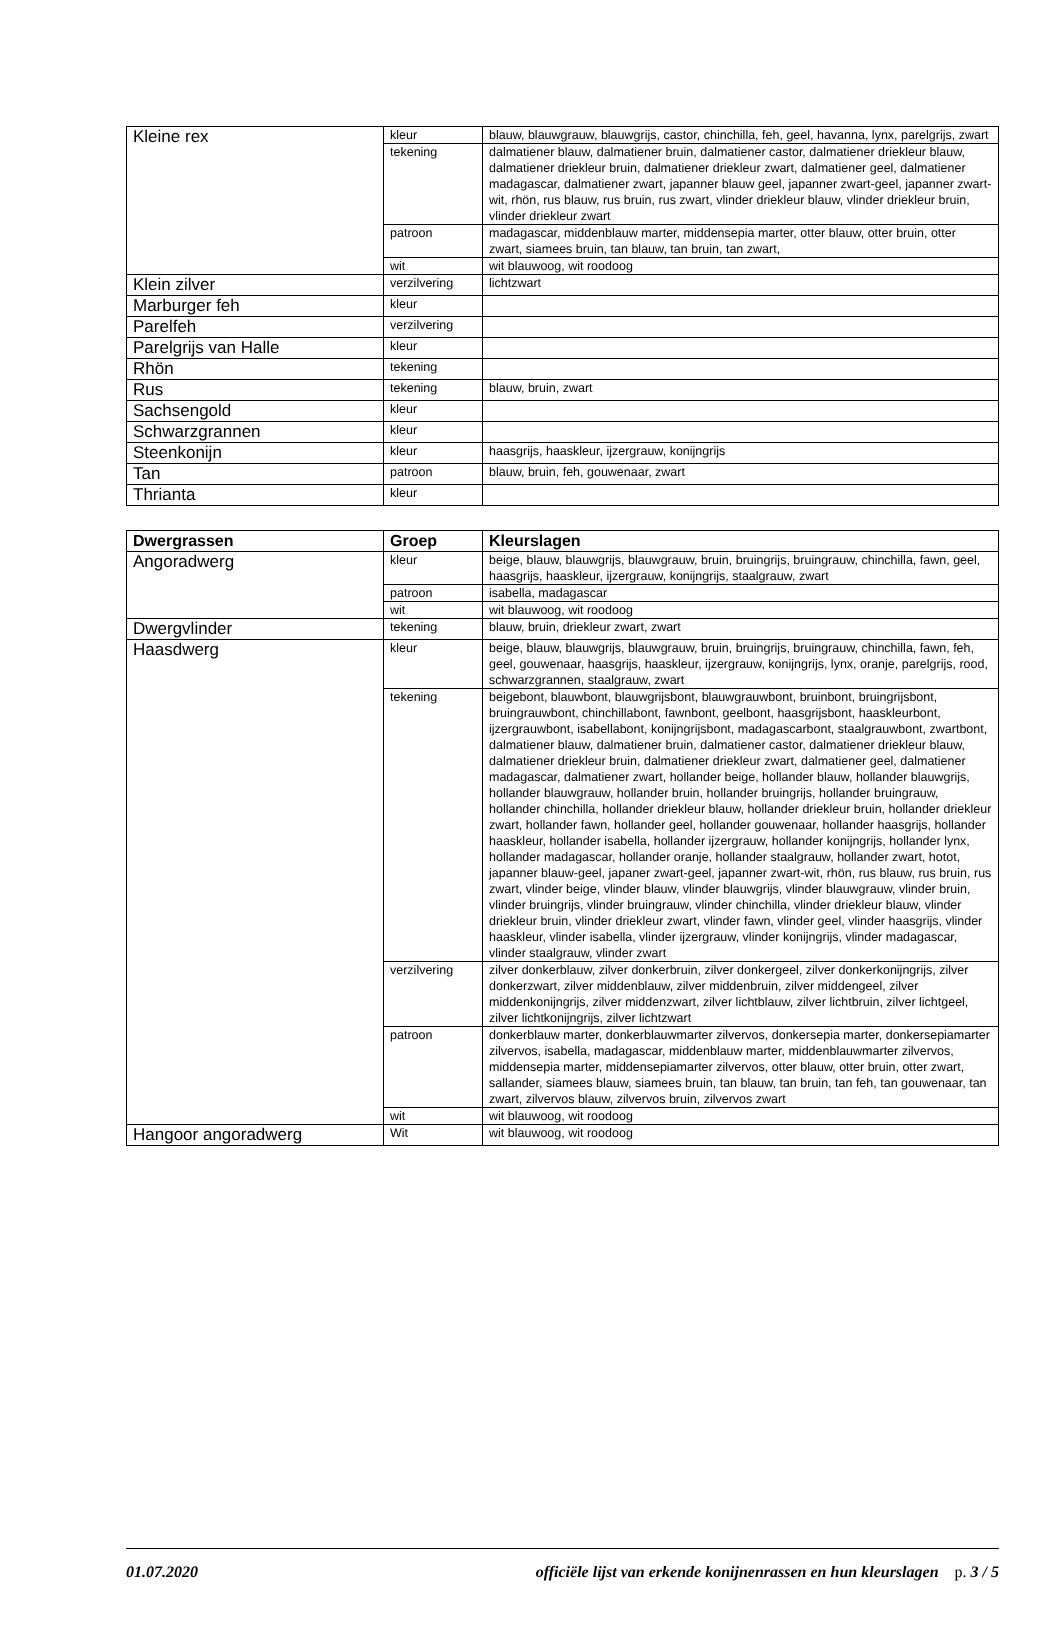| Kleine rex | kleur | blauw, blauwgrauw, blauwgrijs, castor, chinchilla, feh, geel, havanna, lynx, parelgrijs, zwart |
| | tekening | dalmatiener blauw, dalmatiener bruin, dalmatiener castor, dalmatiener driekleur blauw, dalmatiener driekleur bruin, dalmatiener driekleur zwart, dalmatiener geel, dalmatiener madagascar, dalmatiener zwart, japanner blauw geel, japanner zwart-geel, japanner zwart-wit, rhön, rus blauw, rus bruin, rus zwart, vlinder driekleur blauw, vlinder driekleur bruin, vlinder driekleur zwart |
| | patroon | madagascar, middenblauw marter, middensepia marter, otter blauw, otter bruin, otter zwart, siamees bruin, tan blauw, tan bruin, tan zwart, |
| | wit | wit blauwoog, wit roodoog |
| Klein zilver | verzilvering | lichtzwart |
| Marburger feh | kleur | |
| Parelfeh | verzilvering | |
| Parelgrijs van Halle | kleur | |
| Rhön | tekening | |
| Rus | tekening | blauw, bruin, zwart |
| Sachsengold | kleur | |
| Schwarzgrannen | kleur | |
| Steenkonijn | kleur | haasgrijs, haaskleur, ijzergrauw, konijngrijs |
| Tan | patroon | blauw, bruin, feh, gouwenaar, zwart |
| Thrianta | kleur | |
| Dwergrassen | Groep | Kleurslagen |
| --- | --- | --- |
| Angoradwerg | kleur | beige, blauw, blauwgrijs, blauwgrauw, bruin, bruingrijs, bruingrauw, chinchilla, fawn, geel, haasgrijs, haaskleur, ijzergrauw, konijngrijs, staalgrauw, zwart |
| | patroon | isabella, madagascar |
| | wit | wit blauwoog, wit roodoog |
| Dwergvlinder | tekening | blauw, bruin, driekleur zwart, zwart |
| Haasdwerg | kleur | beige, blauw, blauwgrijs, blauwgrauw, bruin, bruingrijs, bruingrauw, chinchilla, fawn, feh, geel, gouwenaar, haasgrijs, haaskleur, ijzergrauw, konijngrijs, lynx, oranje, parelgrijs, rood, schwarzgrannen, staalgrauw, zwart |
| | tekening | beigebont, blauwbont, blauwgrijsbont, blauwgrauwbont, bruinbont, bruingrijsbont, bruingrauwbont, chinchillabont, fawnbont, geelbont, haasgrijsbont, haaskleurbont, ijzergrauwbont, isabellabont, konijngrijsbont, madagascarbont, staalgrauwbont, zwartbont, dalmatiener blauw, dalmatiener bruin, dalmatiener castor, dalmatiener driekleur blauw, dalmatiener driekleur bruin, dalmatiener driekleur zwart, dalmatiener geel, dalmatiener madagascar, dalmatiener zwart, hollander beige, hollander blauw, hollander blauwgrijs, hollander blauwgrauw, hollander bruin, hollander bruingrijs, hollander bruingrauw, hollander chinchilla, hollander driekleur blauw, hollander driekleur bruin, hollander driekleur zwart, hollander fawn, hollander geel, hollander gouwenaar, hollander haasgrijs, hollander haaskleur, hollander isabella, hollander ijzergrauw, hollander konijngrijs, hollander lynx, hollander madagascar, hollander oranje, hollander staalgrauw, hollander zwart, hotot, japanner blauw-geel, japaner zwart-geel, japanner zwart-wit, rhön, rus blauw, rus bruin, rus zwart, vlinder beige, vlinder blauw, vlinder blauwgrijs, vlinder blauwgrauw, vlinder bruin, vlinder bruingrijs, vlinder bruingrauw, vlinder chinchilla, vlinder driekleur blauw, vlinder driekleur bruin, vlinder driekleur zwart, vlinder fawn, vlinder geel, vlinder haasgrijs, vlinder haaskleur, vlinder isabella, vlinder ijzergrauw, vlinder konijngrijs, vlinder madagascar, vlinder staalgrauw, vlinder zwart |
| | verzilvering | zilver donkerblauw, zilver donkerbruin, zilver donkergeel, zilver donkerkonijngrijs, zilver donkerzwart, zilver middenblauw, zilver middenbruin, zilver middengeel, zilver middenkonijngrijs, zilver middenzwart, zilver lichtblauw, zilver lichtbruin, zilver lichtgeel, zilver lichtkonijngrijs, zilver lichtzwart |
| | patroon | donkerblauw marter, donkerblauwmarter zilvervos, donkersepia marter, donkersepiamarter zilvervos, isabella, madagascar, middenblauw marter, middenblauwmarter zilvervos, middensepia marter, middensepiamarter zilvervos, otter blauw, otter bruin, otter zwart, sallander, siamees blauw, siamees bruin, tan blauw, tan bruin, tan feh, tan gouwenaar, tan zwart, zilvervos blauw, zilvervos bruin, zilvervos zwart |
| | wit | wit blauwoog, wit roodoog |
| Hangoor angoradwerg | Wit | wit blauwoog, wit roodoog |
01.07.2020 officiële lijst van erkende konijnenrassen en hun kleurslagen p. 3 / 5